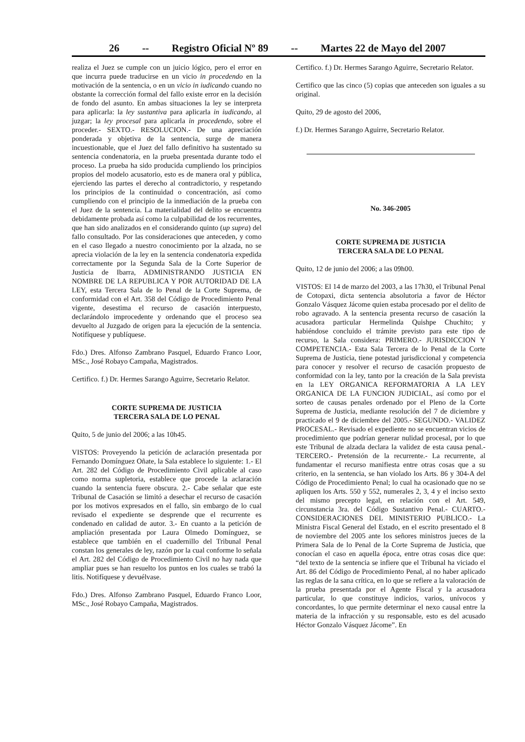26 -- Registro Oficial Nº 89 -- Martes 22 de Mayo del 2007
realiza el Juez se cumple con un juicio lógico, pero el error en que incurra puede traducirse en un vicio in procedendo en la motivación de la sentencia, o en un vicio in iudicando cuando no obstante la corrección formal del fallo existe error en la decisión de fondo del asunto. En ambas situaciones la ley se interpreta para aplicarla: la ley sustantiva para aplicarla in iudicando, al juzgar; la ley procesal para aplicarla in procedendo, sobre el proceder.- SEXTO.- RESOLUCION.- De una apreciación ponderada y objetiva de la sentencia, surge de manera incuestionable, que el Juez del fallo definitivo ha sustentado su sentencia condenatoria, en la prueba presentada durante todo el proceso. La prueba ha sido producida cumpliendo los principios propios del modelo acusatorio, esto es de manera oral y pública, ejerciendo las partes el derecho al contradictorio, y respetando los principios de la continuidad o concentración, así como cumpliendo con el principio de la inmediación de la prueba con el Juez de la sentencia. La materialidad del delito se encuentra debidamente probada así como la culpabilidad de los recurrentes, que han sido analizados en el considerando quinto (up supra) del fallo consultado. Por las consideraciones que anteceden, y como en el caso llegado a nuestro conocimiento por la alzada, no se aprecia violación de la ley en la sentencia condenatoria expedida correctamente por la Segunda Sala de la Corte Superior de Justicia de Ibarra, ADMINISTRANDO JUSTICIA EN NOMBRE DE LA REPUBLICA Y POR AUTORIDAD DE LA LEY, esta Tercera Sala de lo Penal de la Corte Suprema, de conformidad con el Art. 358 del Código de Procedimiento Penal vigente, desestima el recurso de casación interpuesto, declarándolo improcedente y ordenando que el proceso sea devuelto al Juzgado de origen para la ejecución de la sentencia. Notifíquese y publíquese.
Fdo.) Dres. Alfonso Zambrano Pasquel, Eduardo Franco Loor, MSc., José Robayo Campaña, Magistrados.
Certifico. f.) Dr. Hermes Sarango Aguirre, Secretario Relator.
CORTE SUPREMA DE JUSTICIA
TERCERA SALA DE LO PENAL
Quito, 5 de junio del 2006; a las 10h45.
VISTOS: Proveyendo la petición de aclaración presentada por Fernando Domínguez Oñate, la Sala establece lo siguiente: 1.- El Art. 282 del Código de Procedimiento Civil aplicable al caso como norma supletoria, establece que procede la aclaración cuando la sentencia fuere obscura. 2.- Cabe señalar que este Tribunal de Casación se limitó a desechar el recurso de casación por los motivos expresados en el fallo, sin embargo de lo cual revisado el expediente se desprende que el recurrente es condenado en calidad de autor. 3.- En cuanto a la petición de ampliación presentada por Laura Olmedo Domínguez, se establece que también en el cuadernillo del Tribunal Penal constan los generales de ley, razón por la cual conforme lo señala el Art. 282 del Código de Procedimiento Civil no hay nada que ampliar pues se han resuelto los puntos en los cuales se trabó la litis. Notifíquese y devuélvase.
Fdo.) Dres. Alfonso Zambrano Pasquel, Eduardo Franco Loor, MSc., José Robayo Campaña, Magistrados.
Certifico. f.) Dr. Hermes Sarango Aguirre, Secretario Relator.
Certifico que las cinco (5) copias que anteceden son iguales a su original.
Quito, 29 de agosto del 2006,
f.) Dr. Hermes Sarango Aguirre, Secretario Relator.
No. 346-2005
CORTE SUPREMA DE JUSTICIA
TERCERA SALA DE LO PENAL
Quito, 12 de junio del 2006; a las 09h00.
VISTOS: El 14 de marzo del 2003, a las 17h30, el Tribunal Penal de Cotopaxi, dicta sentencia absolutoria a favor de Héctor Gonzalo Vásquez Jácome quien estaba procesado por el delito de robo agravado. A la sentencia presenta recurso de casación la acusadora particular Hermelinda Quishpe Chuchito; y habiéndose concluido el trámite previsto para este tipo de recurso, la Sala considera: PRIMERO.- JURISDICCION Y COMPETENCIA.- Esta Sala Tercera de lo Penal de la Corte Suprema de Justicia, tiene potestad jurisdiccional y competencia para conocer y resolver el recurso de casación propuesto de conformidad con la ley, tanto por la creación de la Sala prevista en la LEY ORGANICA REFORMATORIA A LA LEY ORGANICA DE LA FUNCION JUDICIAL, así como por el sorteo de causas penales ordenado por el Pleno de la Corte Suprema de Justicia, mediante resolución del 7 de diciembre y practicado el 9 de diciembre del 2005.- SEGUNDO.- VALIDEZ PROCESAL.- Revisado el expediente no se encuentran vicios de procedimiento que podrían generar nulidad procesal, por lo que este Tribunal de alzada declara la validez de esta causa penal.- TERCERO.- Pretensión de la recurrente.- La recurrente, al fundamentar el recurso manifiesta entre otras cosas que a su criterio, en la sentencia, se han violado los Arts. 86 y 304-A del Código de Procedimiento Penal; lo cual ha ocasionado que no se apliquen los Arts. 550 y 552, numerales 2, 3, 4 y el inciso sexto del mismo precepto legal, en relación con el Art. 549, circunstancia 3ra. del Código Sustantivo Penal.- CUARTO.- CONSIDERACIONES DEL MINISTERIO PUBLICO.- La Ministra Fiscal General del Estado, en el escrito presentado el 8 de noviembre del 2005 ante los señores ministros jueces de la Primera Sala de lo Penal de la Corte Suprema de Justicia, que conocían el caso en aquella época, entre otras cosas dice que: “del texto de la sentencia se infiere que el Tribunal ha viciado el Art. 86 del Código de Procedimiento Penal, al no haber aplicado las reglas de la sana crítica, en lo que se refiere a la valoración de la prueba presentada por el Agente Fiscal y la acusadora particular, lo que constituye indicios, varios, unívocos y concordantes, lo que permite determinar el nexo causal entre la materia de la infracción y su responsable, esto es del acusado Héctor Gonzalo Vásquez Jácome”. En